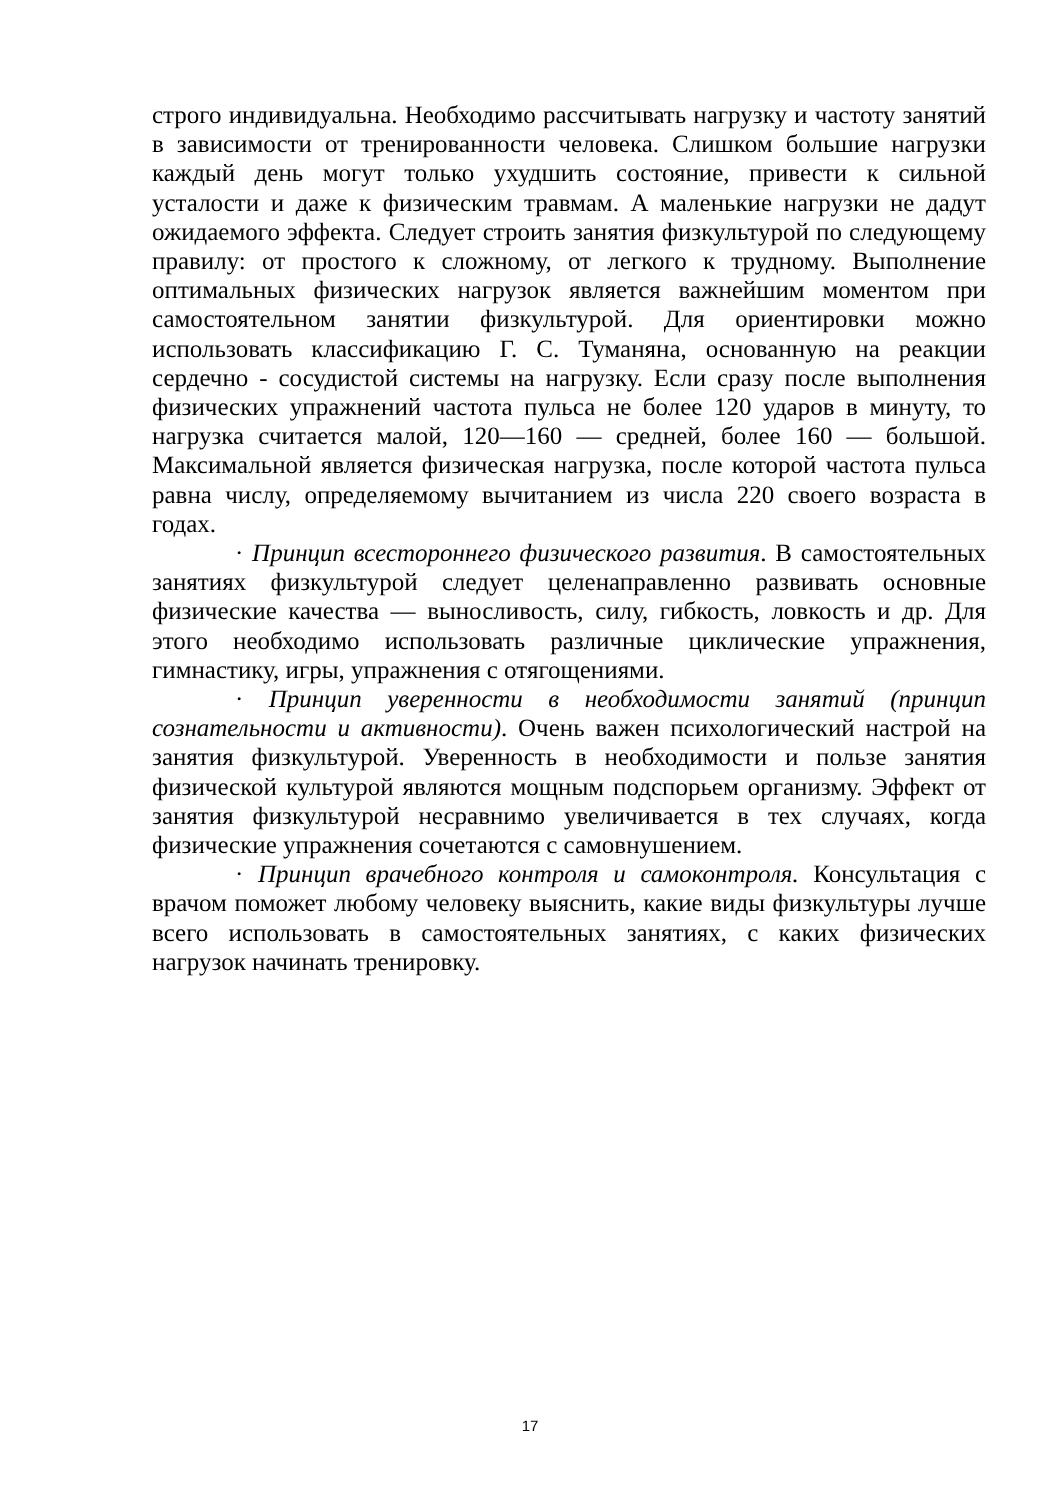строго индивидуальна. Необходимо рассчитывать нагрузку и частоту занятий в зависимости от тренированности человека. Слишком большие нагрузки каждый день могут только ухудшить состояние, привести к сильной усталости и даже к физическим травмам. А маленькие нагрузки не дадут ожидаемого эффекта. Следует строить занятия физкультурой по следующему правилу: от простого к сложному, от легкого к трудному. Выполнение оптимальных физических нагрузок является важнейшим моментом при самостоятельном занятии физкультурой. Для ориентировки можно использовать классификацию Г. С. Туманяна, основанную на реакции сердечно - сосудистой системы на нагрузку. Если сразу после выполнения физических упражнений частота пульса не более 120 ударов в минуту, то нагрузка считается малой, 120—160 — средней, более 160 — большой. Максимальной является физическая нагрузка, после которой частота пульса равна числу, определяемому вычитанием из числа 220 своего возраста в годах.
· Принцип всестороннего физического развития. В самостоятельных занятиях физкультурой следует целенаправленно развивать основные физические качества — выносливость, силу, гибкость, ловкость и др. Для этого необходимо использовать различные циклические упражнения, гимнастику, игры, упражнения с отягощениями.
· Принцип уверенности в необходимости занятий (принцип сознательности и активности). Очень важен психологический настрой на занятия физкультурой. Уверенность в необходимости и пользе занятия физической культурой являются мощным подспорьем организму. Эффект от занятия физкультурой несравнимо увеличивается в тех случаях, когда физические упражнения сочетаются с самовнушением.
· Принцип врачебного контроля и самоконтроля. Консультация с врачом поможет любому человеку выяснить, какие виды физкультуры лучше всего использовать в самостоятельных занятиях, с каких физических нагрузок начинать тренировку.
17